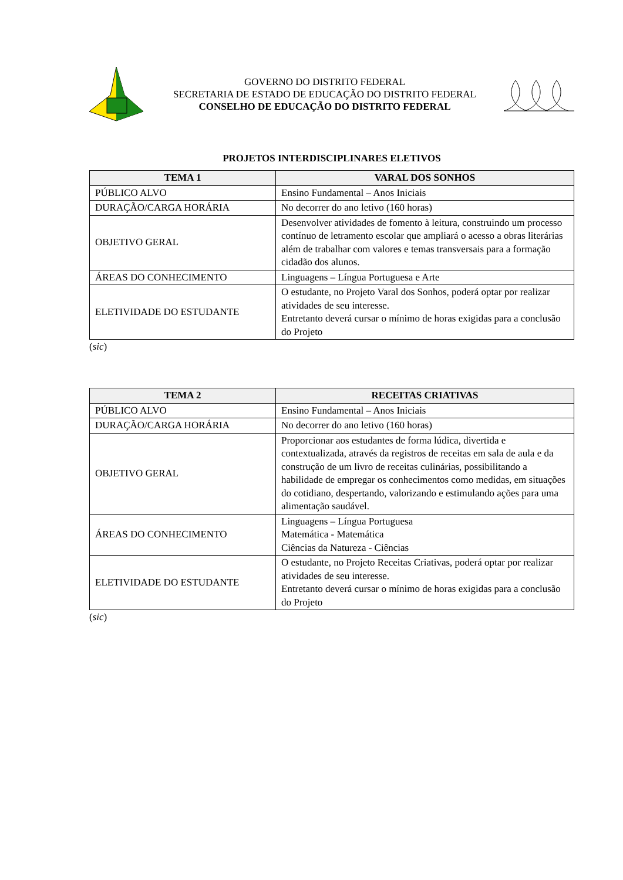GOVERNO DO DISTRITO FEDERAL
SECRETARIA DE ESTADO DE EDUCAÇÃO DO DISTRITO FEDERAL
CONSELHO DE EDUCAÇÃO DO DISTRITO FEDERAL
PROJETOS INTERDISCIPLINARES ELETIVOS
| TEMA 1 | VARAL DOS SONHOS |
| --- | --- |
| PÚBLICO ALVO | Ensino Fundamental – Anos Iniciais |
| DURAÇÃO/CARGA HORÁRIA | No decorrer do ano letivo (160 horas) |
| OBJETIVO GERAL | Desenvolver atividades de fomento à leitura, construindo um processo contínuo de letramento escolar que ampliará o acesso a obras literárias além de trabalhar com valores e temas transversais para a formação cidadão dos alunos. |
| ÁREAS DO CONHECIMENTO | Linguagens – Língua Portuguesa e Arte |
| ELETIVIDADE DO ESTUDANTE | O estudante, no Projeto Varal dos Sonhos, poderá optar por realizar atividades de seu interesse. Entretanto deverá cursar o mínimo de horas exigidas para a conclusão do Projeto |
(sic)
| TEMA 2 | RECEITAS CRIATIVAS |
| --- | --- |
| PÚBLICO ALVO | Ensino Fundamental – Anos Iniciais |
| DURAÇÃO/CARGA HORÁRIA | No decorrer do ano letivo (160 horas) |
| OBJETIVO GERAL | Proporcionar aos estudantes de forma lúdica, divertida e contextualizada, através da registros de receitas em sala de aula e da construção de um livro de receitas culinárias, possibilitando a habilidade de empregar os conhecimentos como medidas, em situações do cotidiano, despertando, valorizando e estimulando ações para uma alimentação saudável. |
| ÁREAS DO CONHECIMENTO | Linguagens – Língua Portuguesa Matemática - Matemática Ciências da Natureza - Ciências |
| ELETIVIDADE DO ESTUDANTE | O estudante, no Projeto Receitas Criativas, poderá optar por realizar atividades de seu interesse. Entretanto deverá cursar o mínimo de horas exigidas para a conclusão do Projeto |
(sic)